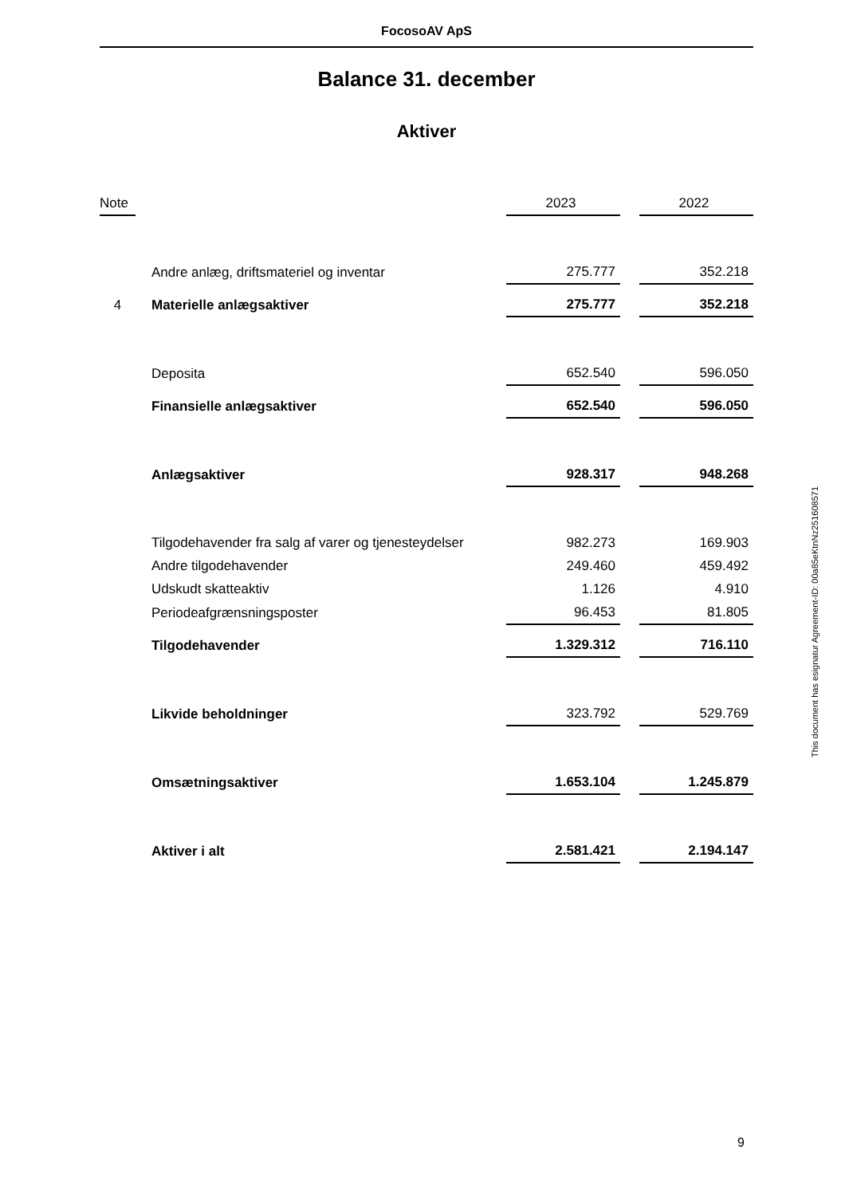FocosoAV ApS
Balance 31. december
Aktiver
| Note | | 2023 | | 2022 |
| --- | --- | --- | --- | --- |
| | Andre anlæg, driftsmateriel og inventar | 275.777 | | 352.218 |
| 4 | Materielle anlægsaktiver | 275.777 | | 352.218 |
| | Deposita | 652.540 | | 596.050 |
| | Finansielle anlægsaktiver | 652.540 | | 596.050 |
| | Anlægsaktiver | 928.317 | | 948.268 |
| | Tilgodehavender fra salg af varer og tjenesteydelser | 982.273 | | 169.903 |
| | Andre tilgodehavender | 249.460 | | 459.492 |
| | Udskudt skatteaktiv | 1.126 | | 4.910 |
| | Periodeafgrænsningsposter | 96.453 | | 81.805 |
| | Tilgodehavender | 1.329.312 | | 716.110 |
| | Likvide beholdninger | 323.792 | | 529.769 |
| | Omsætningsaktiver | 1.653.104 | | 1.245.879 |
| | Aktiver i alt | 2.581.421 | | 2.194.147 |
This document has esignatur Agreement-ID: 00a85eKtnNz251608571
9